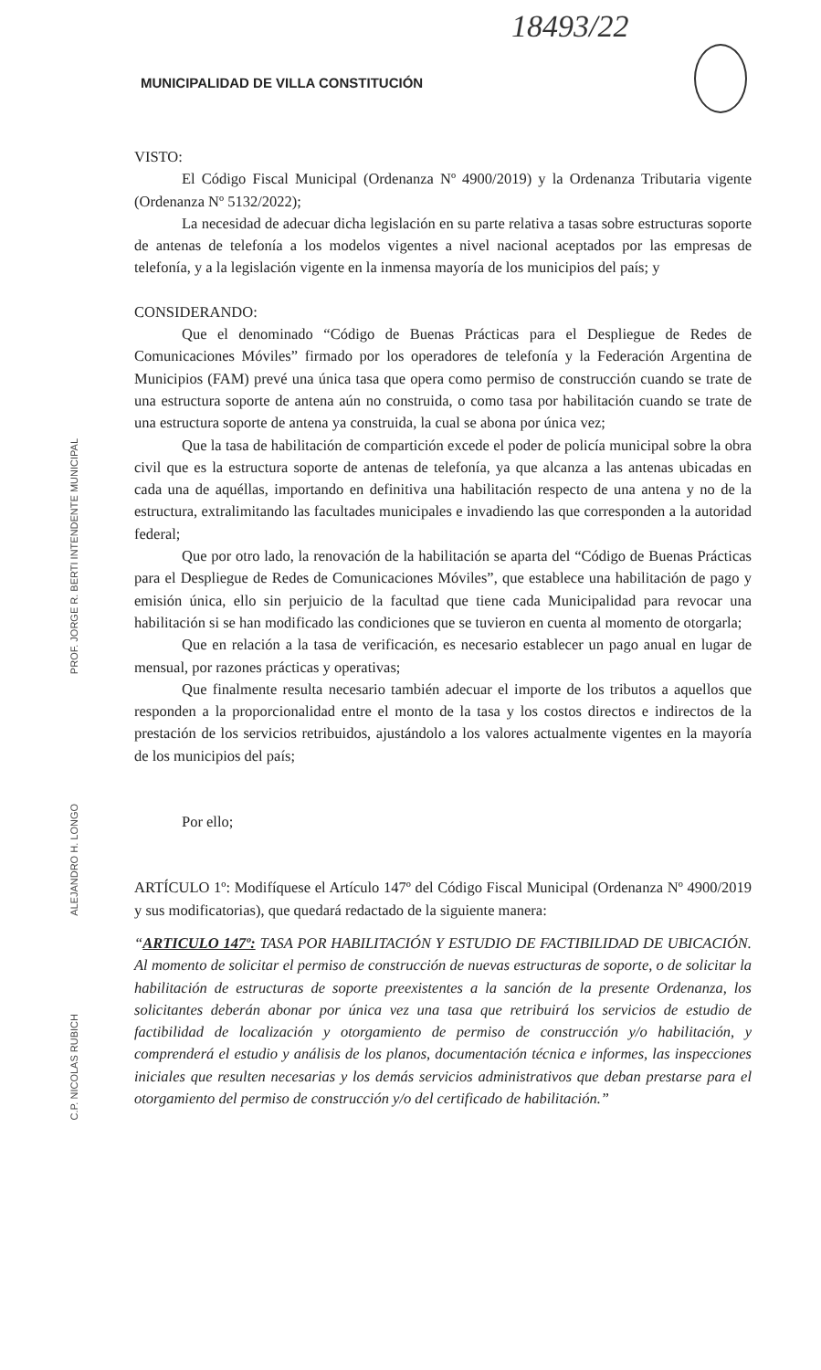18493/22
MUNICIPALIDAD DE VILLA CONSTITUCIÓN
VISTO:
El Código Fiscal Municipal (Ordenanza Nº 4900/2019) y la Ordenanza Tributaria vigente (Ordenanza Nº 5132/2022);
La necesidad de adecuar dicha legislación en su parte relativa a tasas sobre estructuras soporte de antenas de telefonía a los modelos vigentes a nivel nacional aceptados por las empresas de telefonía, y a la legislación vigente en la inmensa mayoría de los municipios del país; y
CONSIDERANDO:
Que el denominado “Código de Buenas Prácticas para el Despliegue de Redes de Comunicaciones Móviles” firmado por los operadores de telefonía y la Federación Argentina de Municipios (FAM) prevé una única tasa que opera como permiso de construcción cuando se trate de una estructura soporte de antena aún no construida, o como tasa por habilitación cuando se trate de una estructura soporte de antena ya construida, la cual se abona por única vez;
Que la tasa de habilitación de compartición excede el poder de policía municipal sobre la obra civil que es la estructura soporte de antenas de telefonía, ya que alcanza a las antenas ubicadas en cada una de aquéllas, importando en definitiva una habilitación respecto de una antena y no de la estructura, extralimitando las facultades municipales e invadiendo las que corresponden a la autoridad federal;
Que por otro lado, la renovación de la habilitación se aparta del “Código de Buenas Prácticas para el Despliegue de Redes de Comunicaciones Móviles”, que establece una habilitación de pago y emisión única, ello sin perjuicio de la facultad que tiene cada Municipalidad para revocar una habilitación si se han modificado las condiciones que se tuvieron en cuenta al momento de otorgarla;
Que en relación a la tasa de verificación, es necesario establecer un pago anual en lugar de mensual, por razones prácticas y operativas;
Que finalmente resulta necesario también adecuar el importe de los tributos a aquellos que responden a la proporcionalidad entre el monto de la tasa y los costos directos e indirectos de la prestación de los servicios retribuidos, ajustándolo a los valores actualmente vigentes en la mayoría de los municipios del país;
Por ello;
ARTÍCULO 1º: Modifíquese el Artículo 147º del Código Fiscal Municipal (Ordenanza Nº 4900/2019 y sus modificatorias), que quedará redactado de la siguiente manera:
“ARTICULO 147º: TASA POR HABILITACIÓN Y ESTUDIO DE FACTIBILIDAD DE UBICACIÓN. Al momento de solicitar el permiso de construcción de nuevas estructuras de soporte, o de solicitar la habilitación de estructuras de soporte preexistentes a la sanción de la presente Ordenanza, los solicitantes deberán abonar por única vez una tasa que retribuirá los servicios de estudio de factibilidad de localización y otorgamiento de permiso de construcción y/o habilitación, y comprenderá el estudio y análisis de los planos, documentación técnica e informes, las inspecciones iniciales que resulten necesarias y los demás servicios administrativos que deban prestarse para el otorgamiento del permiso de construcción y/o del certificado de habilitación.”
PROF. JORGE R. BERTI INTENDENTE MUNICIPAL
ALEJANDRO H. LONGO
C.P. NICOLAS RUBICH